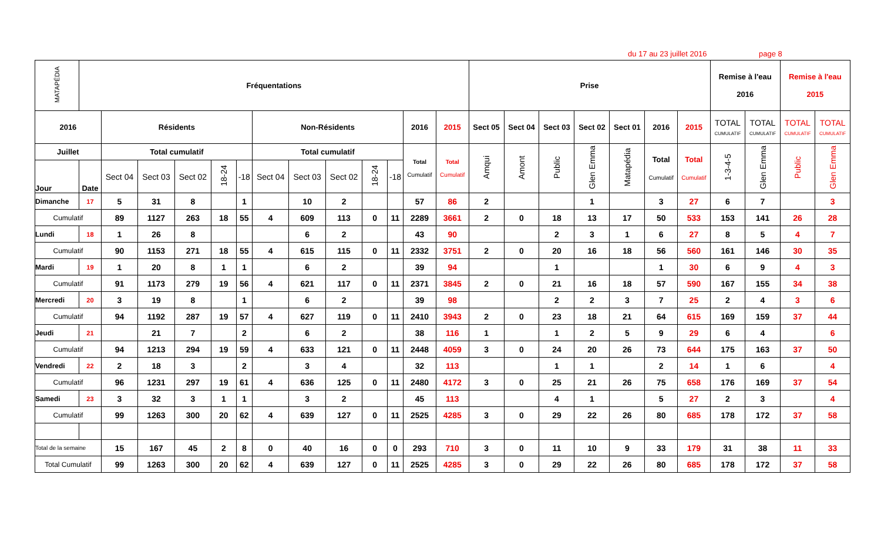du 17 au 23 juillet 2016 page 8
| MATAPÉDIA | Fréquentations | | | | | | | | | | | | | Prise | | | | | | | Remise à l'eau 2016 | | Remise à l'eau 2015 | |
| --- | --- | --- | --- | --- | --- | --- | --- | --- | --- | --- | --- | --- | --- | --- | --- | --- | --- | --- | --- | --- | --- | --- | --- | --- |
| 2016 | | Résidents | | | | | Non-Résidents | | | | | 2016 | 2015 | Sect 05 | Sect 04 | Sect 03 | Sect 02 | Sect 01 | 2016 | 2015 | TOTAL CUMULATIF | TOTAL CUMULATIF | TOTAL CUMULATIF | TOTAL CUMULATIF |
| Juillet | | Total cumulatif | | | | | Total cumulatif | | | | | Total Cumulatif | Total Cumulatif | Amqui | Amont | Public | Glen Emma | Matapédia | Total Cumulatif | Total Cumulatif | 1-3-4-5 | Glen Emma | Public | Glen Emma |
| Jour | Date | Sect 04 | Sect 03 | Sect 02 | 18-24 | -18 | Sect 04 | Sect 03 | Sect 02 | 18-24 | -18 | | | | | | | | | | | | | |
| Dimanche | 17 | 5 | 31 | 8 | | 1 | | 10 | 2 | | | 57 | 86 | 2 | | | 1 | | 3 | 27 | 6 | 7 | | 3 |
| Cumulatif | | 89 | 1127 | 263 | 18 | 55 | 4 | 609 | 113 | 0 | 11 | 2289 | 3661 | 2 | 0 | 18 | 13 | 17 | 50 | 533 | 153 | 141 | 26 | 28 |
| Lundi | 18 | 1 | 26 | 8 | | | | 6 | 2 | | | 43 | 90 | | | 2 | 3 | 1 | 6 | 27 | 8 | 5 | 4 | 7 |
| Cumulatif | | 90 | 1153 | 271 | 18 | 55 | 4 | 615 | 115 | 0 | 11 | 2332 | 3751 | 2 | 0 | 20 | 16 | 18 | 56 | 560 | 161 | 146 | 30 | 35 |
| Mardi | 19 | 1 | 20 | 8 | 1 | 1 | | 6 | 2 | | | 39 | 94 | | | 1 | | | 1 | 30 | 6 | 9 | 4 | 3 |
| Cumulatif | | 91 | 1173 | 279 | 19 | 56 | 4 | 621 | 117 | 0 | 11 | 2371 | 3845 | 2 | 0 | 21 | 16 | 18 | 57 | 590 | 167 | 155 | 34 | 38 |
| Mercredi | 20 | 3 | 19 | 8 | | 1 | | 6 | 2 | | | 39 | 98 | | | 2 | 2 | 3 | 7 | 25 | 2 | 4 | 3 | 6 |
| Cumulatif | | 94 | 1192 | 287 | 19 | 57 | 4 | 627 | 119 | 0 | 11 | 2410 | 3943 | 2 | 0 | 23 | 18 | 21 | 64 | 615 | 169 | 159 | 37 | 44 |
| Jeudi | 21 | | 21 | 7 | | 2 | | 6 | 2 | | | 38 | 116 | 1 | | 1 | 2 | 5 | 9 | 29 | 6 | 4 | | 6 |
| Cumulatif | | 94 | 1213 | 294 | 19 | 59 | 4 | 633 | 121 | 0 | 11 | 2448 | 4059 | 3 | 0 | 24 | 20 | 26 | 73 | 644 | 175 | 163 | 37 | 50 |
| Vendredi | 22 | 2 | 18 | 3 | | 2 | | 3 | 4 | | | 32 | 113 | | | 1 | 1 | | 2 | 14 | 1 | 6 | | 4 |
| Cumulatif | | 96 | 1231 | 297 | 19 | 61 | 4 | 636 | 125 | 0 | 11 | 2480 | 4172 | 3 | 0 | 25 | 21 | 26 | 75 | 658 | 176 | 169 | 37 | 54 |
| Samedi | 23 | 3 | 32 | 3 | 1 | 1 | | 3 | 2 | | | 45 | 113 | | | 4 | 1 | | 5 | 27 | 2 | 3 | | 4 |
| Cumulatif | | 99 | 1263 | 300 | 20 | 62 | 4 | 639 | 127 | 0 | 11 | 2525 | 4285 | 3 | 0 | 29 | 22 | 26 | 80 | 685 | 178 | 172 | 37 | 58 |
| Total de la semaine | | 15 | 167 | 45 | 2 | 8 | 0 | 40 | 16 | 0 | 0 | 293 | 710 | 3 | 0 | 11 | 10 | 9 | 33 | 179 | 31 | 38 | 11 | 33 |
| Total Cumulatif | | 99 | 1263 | 300 | 20 | 62 | 4 | 639 | 127 | 0 | 11 | 2525 | 4285 | 3 | 0 | 29 | 22 | 26 | 80 | 685 | 178 | 172 | 37 | 58 |